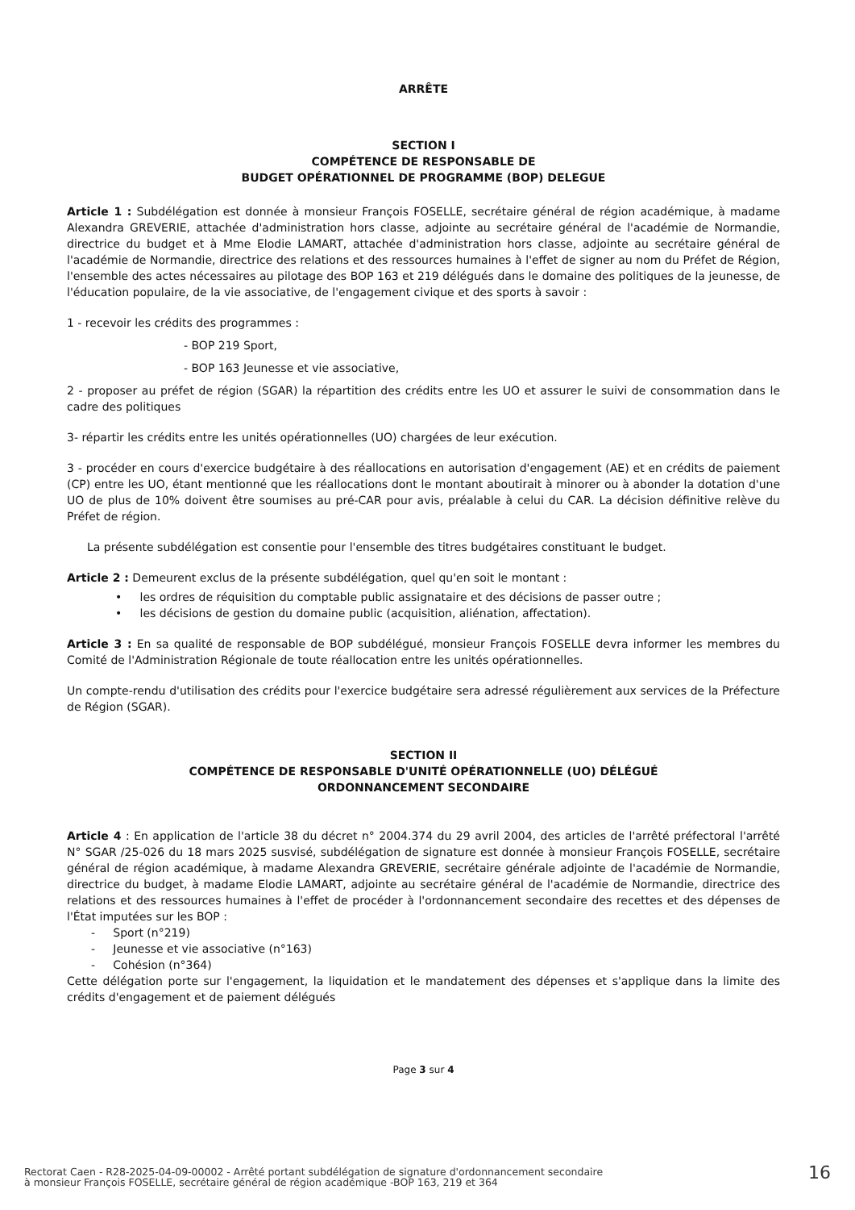ARRÊTE
SECTION I
COMPÉTENCE DE RESPONSABLE DE
BUDGET OPÉRATIONNEL DE PROGRAMME (BOP) DELEGUE
Article 1 : Subdélégation est donnée à monsieur François FOSELLE, secrétaire général de région académique, à madame Alexandra GREVERIE, attachée d'administration hors classe, adjointe au secrétaire général de l'académie de Normandie, directrice du budget et à Mme Elodie LAMART, attachée d'administration hors classe, adjointe au secrétaire général de l'académie de Normandie, directrice des relations et des ressources humaines à l'effet de signer au nom du Préfet de Région, l'ensemble des actes nécessaires au pilotage des BOP 163 et 219 délégués dans le domaine des politiques de la jeunesse, de l'éducation populaire, de la vie associative, de l'engagement civique et des sports à savoir :
1 - recevoir les crédits des programmes :
- BOP 219 Sport,
- BOP 163 Jeunesse et vie associative,
2 - proposer au préfet de région (SGAR) la répartition des crédits entre les UO et assurer le suivi de consommation dans le cadre des politiques
3- répartir les crédits entre les unités opérationnelles (UO) chargées de leur exécution.
3 - procéder en cours d'exercice budgétaire à des réallocations en autorisation d'engagement (AE) et en crédits de paiement (CP) entre les UO, étant mentionné que les réallocations dont le montant aboutirait à minorer ou à abonder la dotation d'une UO de plus de 10% doivent être soumises au pré-CAR pour avis, préalable à celui du CAR. La décision définitive relève du Préfet de région.
La présente subdélégation est consentie pour l'ensemble des titres budgétaires constituant le budget.
Article 2 : Demeurent exclus de la présente subdélégation, quel qu'en soit le montant :
• les ordres de réquisition du comptable public assignataire et des décisions de passer outre ;
• les décisions de gestion du domaine public (acquisition, aliénation, affectation).
Article 3 : En sa qualité de responsable de BOP subdélégué, monsieur François FOSELLE devra informer les membres du Comité de l'Administration Régionale de toute réallocation entre les unités opérationnelles.
Un compte-rendu d'utilisation des crédits pour l'exercice budgétaire sera adressé régulièrement aux services de la Préfecture de Région (SGAR).
SECTION II
COMPÉTENCE DE RESPONSABLE D'UNITÉ OPÉRATIONNELLE (UO) DÉLÉGUÉ
ORDONNANCEMENT SECONDAIRE
Article 4 : En application de l'article 38 du décret n° 2004.374 du 29 avril 2004, des articles de l'arrêté préfectoral l'arrêté N° SGAR /25-026 du 18 mars 2025 susvisé, subdélégation de signature est donnée à monsieur François FOSELLE, secrétaire général de région académique, à madame Alexandra GREVERIE, secrétaire générale adjointe de l'académie de Normandie, directrice du budget, à madame Elodie LAMART, adjointe au secrétaire général de l'académie de Normandie, directrice des relations et des ressources humaines à l'effet de procéder à l'ordonnancement secondaire des recettes et des dépenses de l'État imputées sur les BOP :
- Sport (n°219)
- Jeunesse et vie associative (n°163)
- Cohésion (n°364)
Cette délégation porte sur l'engagement, la liquidation et le mandatement des dépenses et s'applique dans la limite des crédits d'engagement et de paiement délégués
Page 3 sur 4
Rectorat Caen - R28-2025-04-09-00002 - Arrêté portant subdélégation de signature d'ordonnancement secondaire
à monsieur François FOSELLE, secrétaire général de région académique -BOP 163, 219 et 364
16